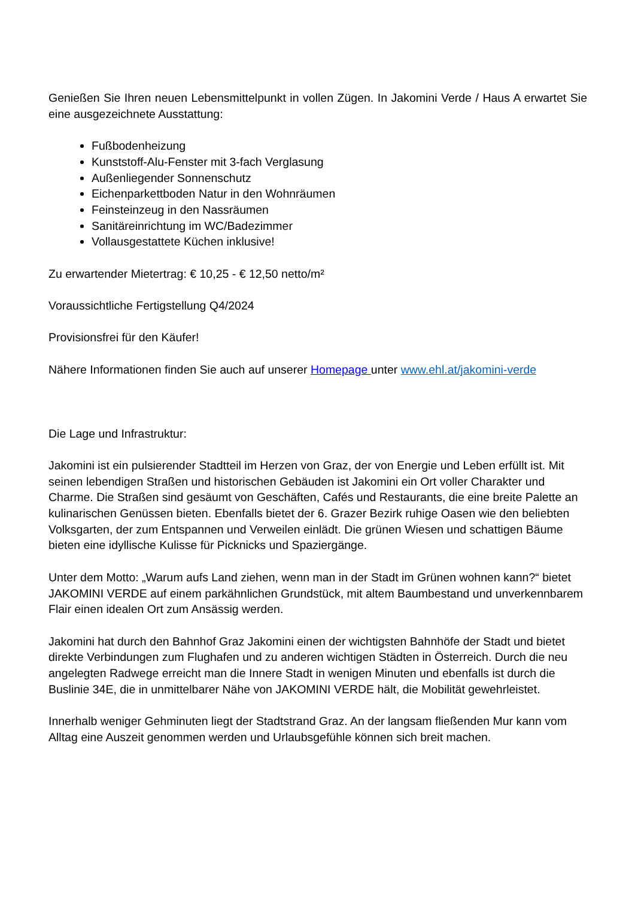Genießen Sie Ihren neuen Lebensmittelpunkt in vollen Zügen. In Jakomini Verde / Haus A erwartet Sie eine ausgezeichnete Ausstattung:
Fußbodenheizung
Kunststoff-Alu-Fenster mit 3-fach Verglasung
Außenliegender Sonnenschutz
Eichenparkettboden Natur in den Wohnräumen
Feinsteinzeug in den Nassräumen
Sanitäreinrichtung im WC/Badezimmer
Vollausgestattete Küchen inklusive!
Zu erwartender Mietertrag: € 10,25 - € 12,50 netto/m²
Voraussichtliche Fertigstellung Q4/2024
Provisionsfrei für den Käufer!
Nähere Informationen finden Sie auch auf unserer Homepage unter www.ehl.at/jakomini-verde
Die Lage und Infrastruktur:
Jakomini ist ein pulsierender Stadtteil im Herzen von Graz, der von Energie und Leben erfüllt ist. Mit seinen lebendigen Straßen und historischen Gebäuden ist Jakomini ein Ort voller Charakter und Charme. Die Straßen sind gesäumt von Geschäften, Cafés und Restaurants, die eine breite Palette an kulinarischen Genüssen bieten. Ebenfalls bietet der 6. Grazer Bezirk ruhige Oasen wie den beliebten Volksgarten, der zum Entspannen und Verweilen einlädt. Die grünen Wiesen und schattigen Bäume bieten eine idyllische Kulisse für Picknicks und Spaziergänge.
Unter dem Motto: „Warum aufs Land ziehen, wenn man in der Stadt im Grünen wohnen kann?“ bietet JAKOMINI VERDE auf einem parkähnlichen Grundstück, mit altem Baumbestand und unverkennbarem Flair einen idealen Ort zum Ansässig werden.
Jakomini hat durch den Bahnhof Graz Jakomini einen der wichtigsten Bahnhöfe der Stadt und bietet direkte Verbindungen zum Flughafen und zu anderen wichtigen Städten in Österreich. Durch die neu angelegten Radwege erreicht man die Innere Stadt in wenigen Minuten und ebenfalls ist durch die Buslinie 34E, die in unmittelbarer Nähe von JAKOMINI VERDE hält, die Mobilität gewehrleistet.
Innerhalb weniger Gehminuten liegt der Stadtstrand Graz. An der langsam fließenden Mur kann vom Alltag eine Auszeit genommen werden und Urlaubsgefühle können sich breit machen.